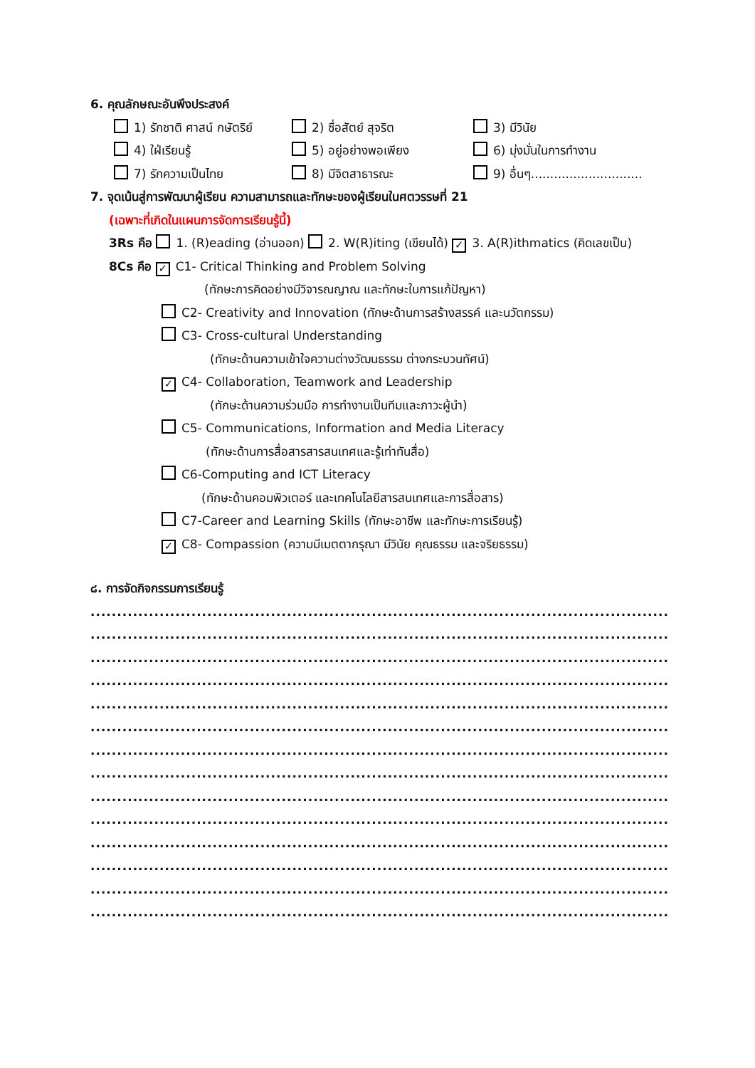6. คุณลักษณะอันพึงประสงค์
1) รักชาติ ศาสน์ กษัตริย์ 2) ซื่อสัตย์ สุจริต 3) มีวินัย
4) ใฝ่เรียนรู้ 5) อยู่อย่างพอเพียง 6) มุ่งมั่นในการทำงาน
7) รักความเป็นไทย 8) มีจิตสาธารณะ 9) อื่นๆ.............................
7. จุดเน้นสู่การพัฒนาผู้เรียน ความสามารถและทักษะของผู้เรียนในศตวรรษที่ 21
(เฉพาะที่เกิดในแผนการจัดการเรียนรู้นี้)
3Rs คือ 1. (R)eading (อ่านออก) 2. W(R)iting (เขียนได้) ✓ 3. A(R)ithmatics (คิดเลขเป็น)
8Cs คือ ✓ C1- Critical Thinking and Problem Solving
(ทักษะการคิดอย่างมีวิจารณญาณ และทักษะในการแก้ปัญหา)
C2- Creativity and Innovation (ทักษะด้านการสร้างสรรค์ และนวัตกรรม)
C3- Cross-cultural Understanding
(ทักษะด้านความเข้าใจความต่างวัฒนธรรม ต่างกระบวนทัศน์)
✓ C4- Collaboration, Teamwork and Leadership
(ทักษะด้านความร่วมมือ การทำงานเป็นทีมและภาวะผู้นำ)
C5- Communications, Information and Media Literacy
(ทักษะด้านการสื่อสารสารสนเทศและรู้เท่าทันสื่อ)
C6-Computing and ICT Literacy
(ทักษะด้านคอมพิวเตอร์ และเทคโนโลยีสารสนเทศและการสื่อสาร)
C7-Career and Learning Skills (ทักษะอาชีพ และทักษะการเรียนรู้)
✓ C8- Compassion (ความมีเมตตากรุณา มีวินัย คุณธรรม และจริยธรรม)
๘. การจัดกิจกรรมการเรียนรู้
.........................................................................................................................................................
.........................................................................................................................................................
.........................................................................................................................................................
.........................................................................................................................................................
.........................................................................................................................................................
.........................................................................................................................................................
.........................................................................................................................................................
.........................................................................................................................................................
.........................................................................................................................................................
.........................................................................................................................................................
.........................................................................................................................................................
.........................................................................................................................................................
.........................................................................................................................................................
.........................................................................................................................................................